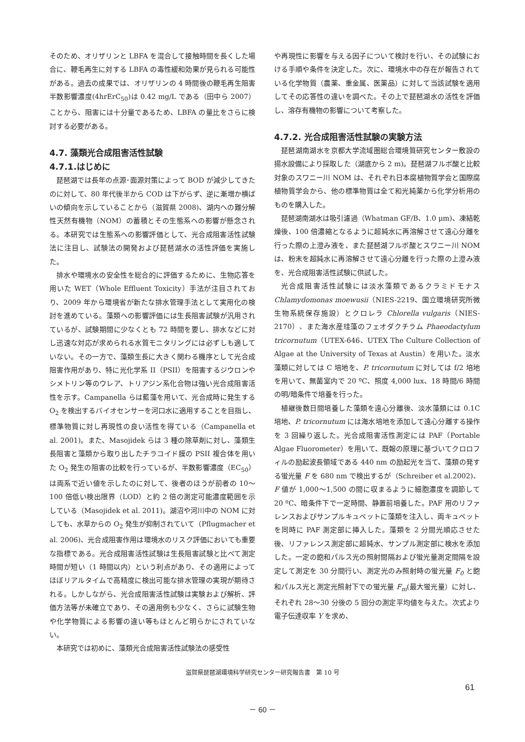そのため、オリザリンと LBFA を混合して接触時間を長くした場合に、鞭毛再生に対する LBFA の毒性緩和効果が見られる可能性がある。過去の成果では、オリザリンの 4 時間後の鞭毛再生阻害半数影響濃度(4hrErC<sub>50</sub>)は 0.42 mg/L である（田中ら 2007）ことから、阻害には十分量であるため、LBFA の量比をさらに検討する必要がある。
4.7. 藻類光合成阻害活性試験
4.7.1.はじめに
琵琶湖では長年の点源･面源対策によって BOD が減少してきたのに対して、80 年代後半から COD は下がらず、逆に漸増か横ばいの傾向を示していることから（滋賀県 2008)、湖内への難分解性天然有機物（NOM）の蓄積とその生態系への影響が懸念される。本研究では生態系への影響評価として、光合成阻害活性試験法に注目し、試験法の開発および琵琶湖水の活性評価を実施した。
排水や環境水の安全性を総合的に評価するために、生物応答を用いた WET（Whole Effluent Toxicity）手法が注目されており、2009 年から環境省が新たな排水管理手法として実用化の検討を進めている。藻類への影響評価には生長阻害試験が汎用されているが、試験期間に少なくとも 72 時間を要し、排水などに対し迅速な対応が求められる水質モニタリングには必ずしも適していない。その一方で、藻類生長に大きく関わる機序として光合成阻害作用があり、特に光化学系 II（PSII）を阻害するジウロンやシメトリン等のウレア、トリアジン系化合物は強い光合成阻害活性を示す。Campanella らは藍藻を用いて、光合成時に発生する O<sub>2</sub> を検出するバイオセンサーを河口水に適用することを目指し、標準物質に対し再現性の良い活性を得ている（Campanella et al. 2001)。また、Masojidek らは 3 種の除草剤に対し、藻類生長阻害と藻類から取り出したチラコイド膜の PSII 複合体を用いた O<sub>2</sub> 発生の阻害の比較を行っているが、半数影響濃度（EC<sub>50</sub>）は両系で近い値を示したのに対して、後者のほうが前者の 10～100 倍低い検出限界（LOD）と約 2 倍の測定可能濃度範囲を示している（Masojidek et al. 2011)。湖沼や河川中の NOM に対しても、水草からの O<sub>2</sub> 発生が抑制されていて（Pflugmacher et al. 2006)、光合成阻害作用は環境水のリスク評価においても重要な指標である。光合成阻害活性試験は生長阻害試験と比べて測定時間が短い（1 時間以内）という利点があり、その適用によってほぼリアルタイムで高精度に検出可能な排水管理の実現が期待される。しかしながら、光合成阻害活性試験は実験および解析、評価方法等が未確立であり、その適用例も少なく、さらに試験生物や化学物質による影響の違い等もほとんど明らかにされていない。
本研究では初めに、藻類光合成阻害活性試験法の感受性
や再現性に影響を与える因子について検討を行い、その試験における手順や条件を決定した。次に、環境水中の存在が報告されている化学物質（農薬、重金属、医薬品）に対して当該試験を適用してその応答性の違いを調べた。その上で琵琶湖水の活性を評価し、溶存有機物の影響について考察した。
4.7.2. 光合成阻害活性試験の実験方法
琵琶湖南湖水を京都大学流域圏総合環境質研究センター敷設の揚水設備により採取した（湖底から 2 m)。琵琶湖フルボ酸と比較対象のスワニー川 NOM は、それぞれ日本腐植物質学会と国際腐植物質学会から、他の標準物質は全て和光純薬から化学分析用のものを購入した。
琵琶湖南湖水は吸引濾過（Whatman GF/B、1.0 μm)、凍結乾燥後、100 倍濃縮となるように超純水に再溶解させて遠心分離を行った際の上澄み液を、また琵琶湖フルボ酸とスワニー川 NOM は、粉末を超純水に再溶解させて遠心分離を行った際の上澄み液を、光合成阻害活性試験に供試した。
光合成阻害活性試験には淡水藻類であるクラミドモナス Chlamydomonas moewusii（NIES-2219、国立環境研究所微生物系統保存施設）とクロレラ Chlorella vulgaris（NIES-2170）、また海水産珪藻のフェオダクチラム Phaeodactylum tricornutum（UTEX-646、UTEX The Culture Collection of Algae at the University of Texas at Austin）を用いた。淡水藻類に対しては C 培地を、P. tricornutum に対しては f/2 培地を用いて、無菌室内で 20 ºC、照度 4,000 lux、18 時間/6 時間の明/暗条件で培養を行った。
植継後数日間培養した藻類を遠心分離後、淡水藻類には 0.1C 培地、P. tricornutum には海水培地を添加して遠心分離する操作を 3 回繰り返した。光合成阻害活性測定には PAF（Portable Algae Fluorometer）を用いて、既報の原理に基づいてクロロフィルの励起波長領域である 440 nm の励起光を当て、藻類の発する蛍光量 F を 680 nm で検出するが（Schreiber et al.2002)、F 値が 1,000～1,500 の間に収まるように細胞濃度を調節して 20 ºC、暗条件下で一定時間、静置前培養した。PAF 用のリファレンスおよびサンプルキュベットに藻類を注入し、両キュベットを同時に PAF 測定部に挿入した。藻類を 2 分間光順応させた後、リファレンス測定部に超純水、サンプル測定部に検水を添加した。一定の飽和パルス光の照射間隔および蛍光量測定間隔を設定して測定を 30 分間行い、測定光のみ照射時の蛍光量 F<sub>0</sub> と飽和パルス光と測定光照射下での蛍光量 F<sub>m</sub>(最大蛍光量）に対し、それぞれ 28～30 分後の 5 回分の測定平均値を与えた。次式より電子伝達収率 Y を求め、
滋賀県琵琶湖環境科学研究センター研究報告書　第 10 号
61
－ 60 －